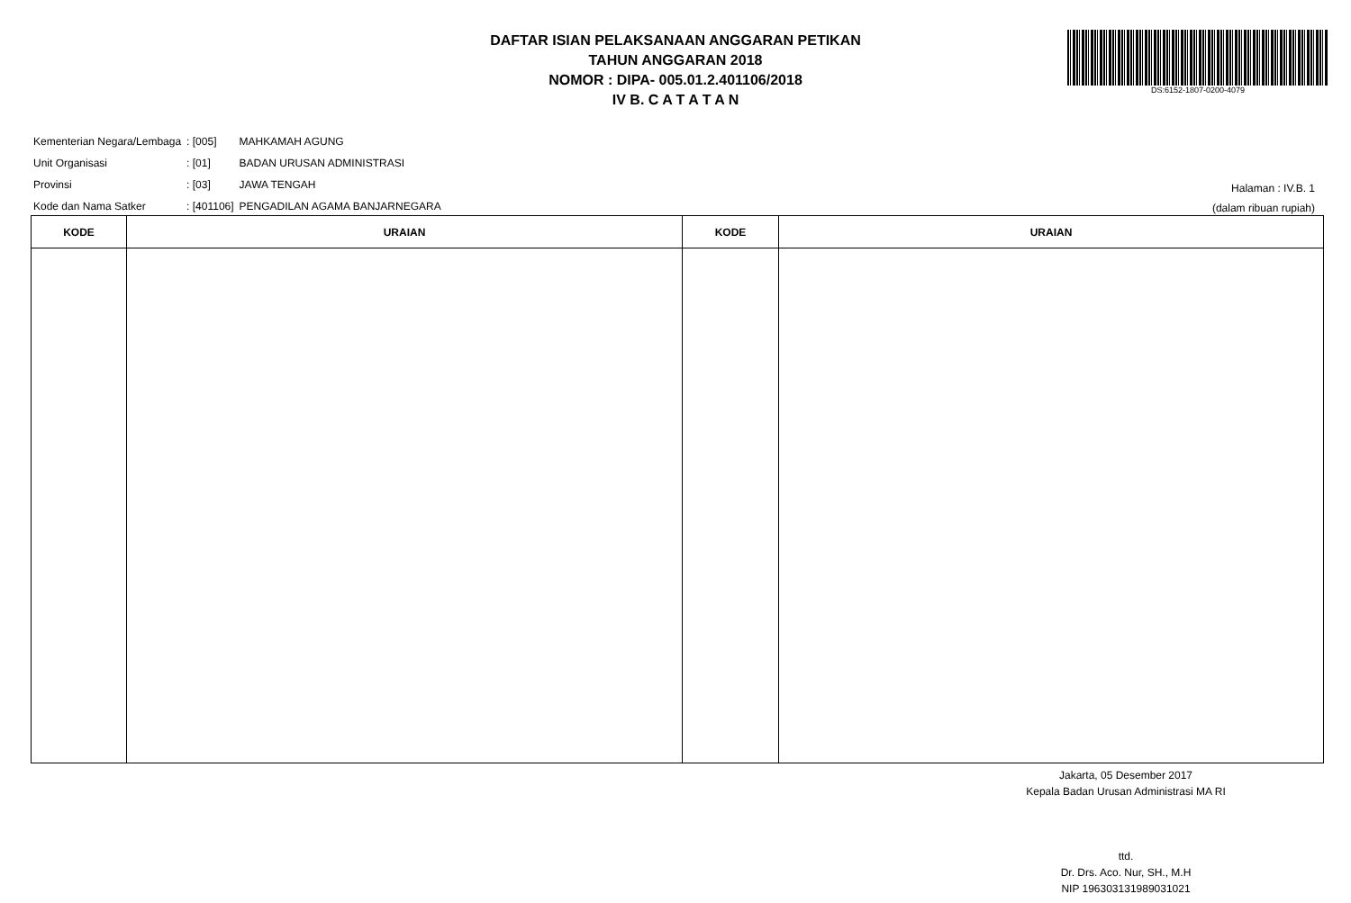DAFTAR ISIAN PELAKSANAAN ANGGARAN PETIKAN
TAHUN ANGGARAN 2018
NOMOR : DIPA- 005.01.2.401106/2018
IV B. C A T A T A N
DS:6152-1807-0200-4079
| Kementerian Negara/Lembaga | : [005] | MAHKAMAH AGUNG |
| Unit Organisasi | : [01] | BADAN URUSAN ADMINISTRASI |
| Provinsi | : [03] | JAWA TENGAH |
| Kode dan Nama Satker | : [401106] | PENGADILAN AGAMA BANJARNEGARA |
Halaman : IV.B. 1
(dalam ribuan rupiah)
| KODE | URAIAN | KODE | URAIAN |
| --- | --- | --- | --- |
Jakarta, 05 Desember 2017
Kepala Badan Urusan Administrasi MA RI
ttd.
Dr. Drs. Aco. Nur, SH., M.H
NIP 196303131989031021